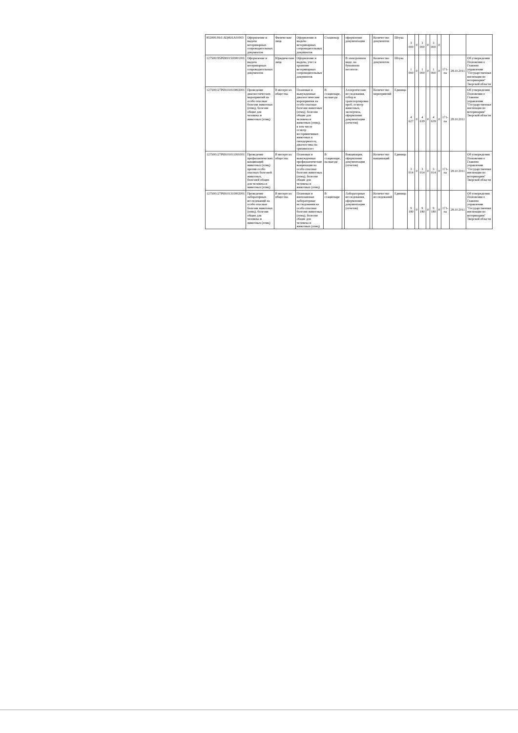| 852000.99.0.АЦ46АА01003 | Оформление и выдача ветеринарных сопроводительных документов | Физические лица | Оформление и выдача ветеринарных сопроводительных документов | Стационар | | оформление документации | | Количество документов | Штука | 3 000 | 0 | 3 000 | 0 | 3 000 | 0 | | | |
| 127500195Р69001500001001 | Оформление и выдача ветеринарных сопроводительных документов | Юридические лица | Оформление и выдача, учет и хранение ветеринарных сопроводительных документов | | | В электронном виде, на бумажном носителе. | | Количество документов | Штука | 1 000 | 0 | 1 000 | 0 | 1 000 | 0 | 171-па | 28.10.2011 | Об утверждении Положения о Главном управлении "Государственная инспекция по ветеринарии" Тверской области |
| 127500127Р69101010002001 | Проведение диагностических мероприятий на особо опасные болезни животных (птиц), болезни общие для человека и животных (птиц) | В интересах общества | Плановые и вынужденные диагностические мероприятия на особо опасные болезни животных (птиц), болезни общие для человека и животных (птиц), в том числе осмотр восприимчивых животных к гиподерматозу, диагностика на трихинеллез | В стационаре, на выезде | | Аллергические исследования, отбор и транспортировка проб, осмотр животных, экспертиза, оформление документации (отчетов) | | Количество мероприятий | Единица | 4 627 | 0 | 4 639 | 0 | 4 639 | 0 | 171-па | 28.10.2011 | Об утверждении Положения о Главном управлении "Государственная инспекция по ветеринарии" Тверской области |
| 127500127Р69101011001001 | Проведение профилактических вакцинаций животных (птиц) против особо опасных болезней животных, болезней общих для человека и животных (птиц) | В интересах общества | Плановые и вынужденные профилактические вакцинации на особо опасные болезни животных (птиц), болезни общие для человека и животных (птиц) | В стационаре, на выезде | | Вакцинация, оформление документации (отчетов) | | Количество вакцинаций | Единица | 3 014 | 0 | 3 014 | 0 | 3 014 | 0 | 171-па | 28.10.2011 | Об утверждении Положения о Главном управлении "Государственная инспекция по ветеринарии" Тверской области |
| 127500127Р69101310002001 | Проведение лабораторных исследований на особо опасные болезни животных (птиц), болезни общие для человека и животных (птиц) | В интересах общества | Плановые и внеплановые лабораторные исследования на особо опасные болезни животных (птиц), болезни общие для человека и животных (птиц) | В стационаре | | Лабораторные исследования, оформление документации (отчетов) | | Количество исследований | Единица | 9 180 | 0 | 9 180 | 0 | 9 180 | 0 | 171-па | 28.10.2011 | Об утверждении Положения о Главном управлении "Государственная инспекция по ветеринарии" Тверской области |